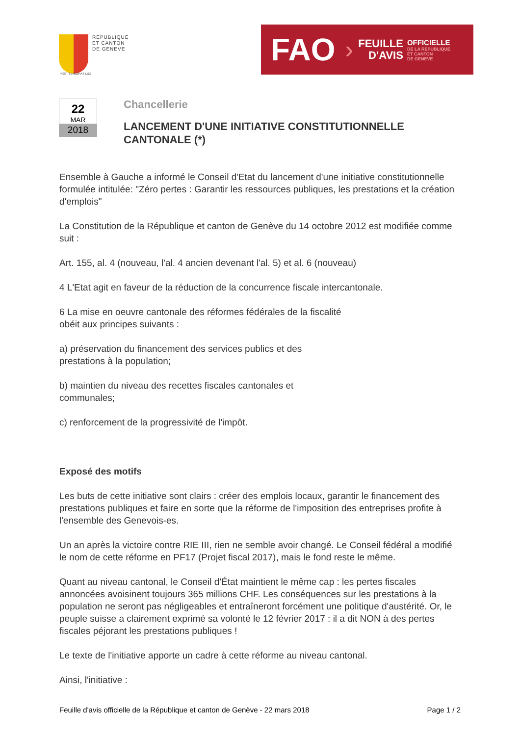REPUBLIQUE
ET CANTON
DE GENEVE
POST TENEBRAS LUX
FAO ›
FEUILLE
D'AVIS
OFFICIELLE
DE LA REPUBLIQUE
ET CANTON
DE GENEVE
22
MAR
2018
Chancellerie
LANCEMENT D'UNE INITIATIVE CONSTITUTIONNELLE CANTONALE (*)
Ensemble à Gauche a informé le Conseil d'Etat du lancement d'une initiative constitutionnelle formulée intitulée: "Zéro pertes : Garantir les ressources publiques, les prestations et la création d'emplois"
La Constitution de la République et canton de Genève du 14 octobre 2012 est modifiée comme suit :
Art. 155, al. 4 (nouveau, l'al. 4 ancien devenant l'al. 5) et al. 6 (nouveau)
4 L'Etat agit en faveur de la réduction de la concurrence fiscale intercantonale.
6 La mise en oeuvre cantonale des réformes fédérales de la fiscalité
obéit aux principes suivants :
a) préservation du financement des services publics et des
prestations à la population;
b) maintien du niveau des recettes fiscales cantonales et
communales;
c) renforcement de la progressivité de l'impôt.
Exposé des motifs
Les buts de cette initiative sont clairs : créer des emplois locaux, garantir le financement des prestations publiques et faire en sorte que la réforme de l'imposition des entreprises profite à l'ensemble des Genevois-es.
Un an après la victoire contre RIE III, rien ne semble avoir changé. Le Conseil fédéral a modifié le nom de cette réforme en PF17 (Projet fiscal 2017), mais le fond reste le même.
Quant au niveau cantonal, le Conseil d'État maintient le même cap : les pertes fiscales annoncées avoisinent toujours 365 millions CHF. Les conséquences sur les prestations à la population ne seront pas négligeables et entraîneront forcément une politique d'austérité. Or, le peuple suisse a clairement exprimé sa volonté le 12 février 2017 : il a dit NON à des pertes fiscales péjorant les prestations publiques !
Le texte de l'initiative apporte un cadre à cette réforme au niveau cantonal.
Ainsi, l'initiative :
Feuille d'avis officielle de la République et canton de Genève - 22 mars 2018 Page 1 / 2